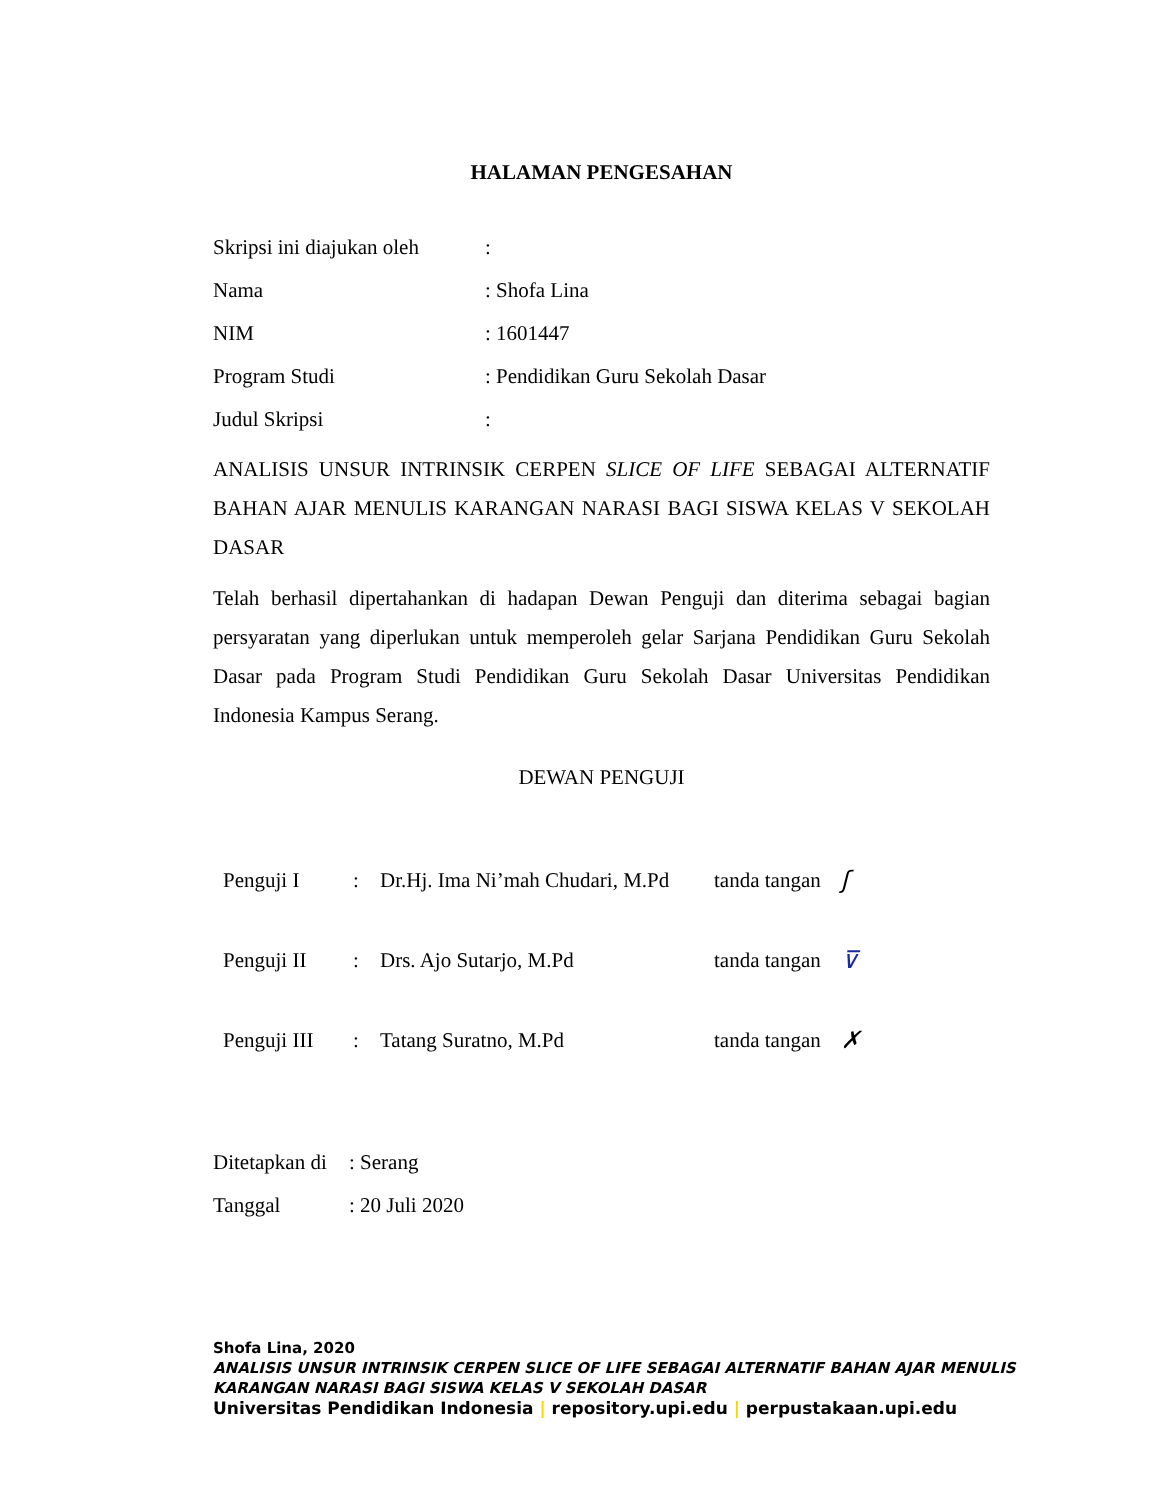HALAMAN PENGESAHAN
Skripsi ini diajukan oleh:
Nama: Shofa Lina
NIM: 1601447
Program Studi: Pendidikan Guru Sekolah Dasar
Judul Skripsi:
ANALISIS UNSUR INTRINSIK CERPEN SLICE OF LIFE SEBAGAI ALTERNATIF BAHAN AJAR MENULIS KARANGAN NARASI BAGI SISWA KELAS V SEKOLAH DASAR
Telah berhasil dipertahankan di hadapan Dewan Penguji dan diterima sebagai bagian persyaratan yang diperlukan untuk memperoleh gelar Sarjana Pendidikan Guru Sekolah Dasar pada Program Studi Pendidikan Guru Sekolah Dasar Universitas Pendidikan Indonesia Kampus Serang.
DEWAN PENGUJI
Penguji I: Dr.Hj. Ima Ni’mah Chudari, M.Pd tanda tangan ʃ
Penguji II: Drs. Ajo Sutarjo, M.Pd tanda tangan ⊽
Penguji III: Tatang Suratno, M.Pd tanda tangan ✗
Ditetapkan di: Serang
Tanggal: 20 Juli 2020
Shofa Lina, 2020
ANALISIS UNSUR INTRINSIK CERPEN SLICE OF LIFE SEBAGAI ALTERNATIF BAHAN AJAR MENULIS
KARANGAN NARASI BAGI SISWA KELAS V SEKOLAH DASAR
Universitas Pendidikan Indonesia | repository.upi.edu | perpustakaan.upi.edu